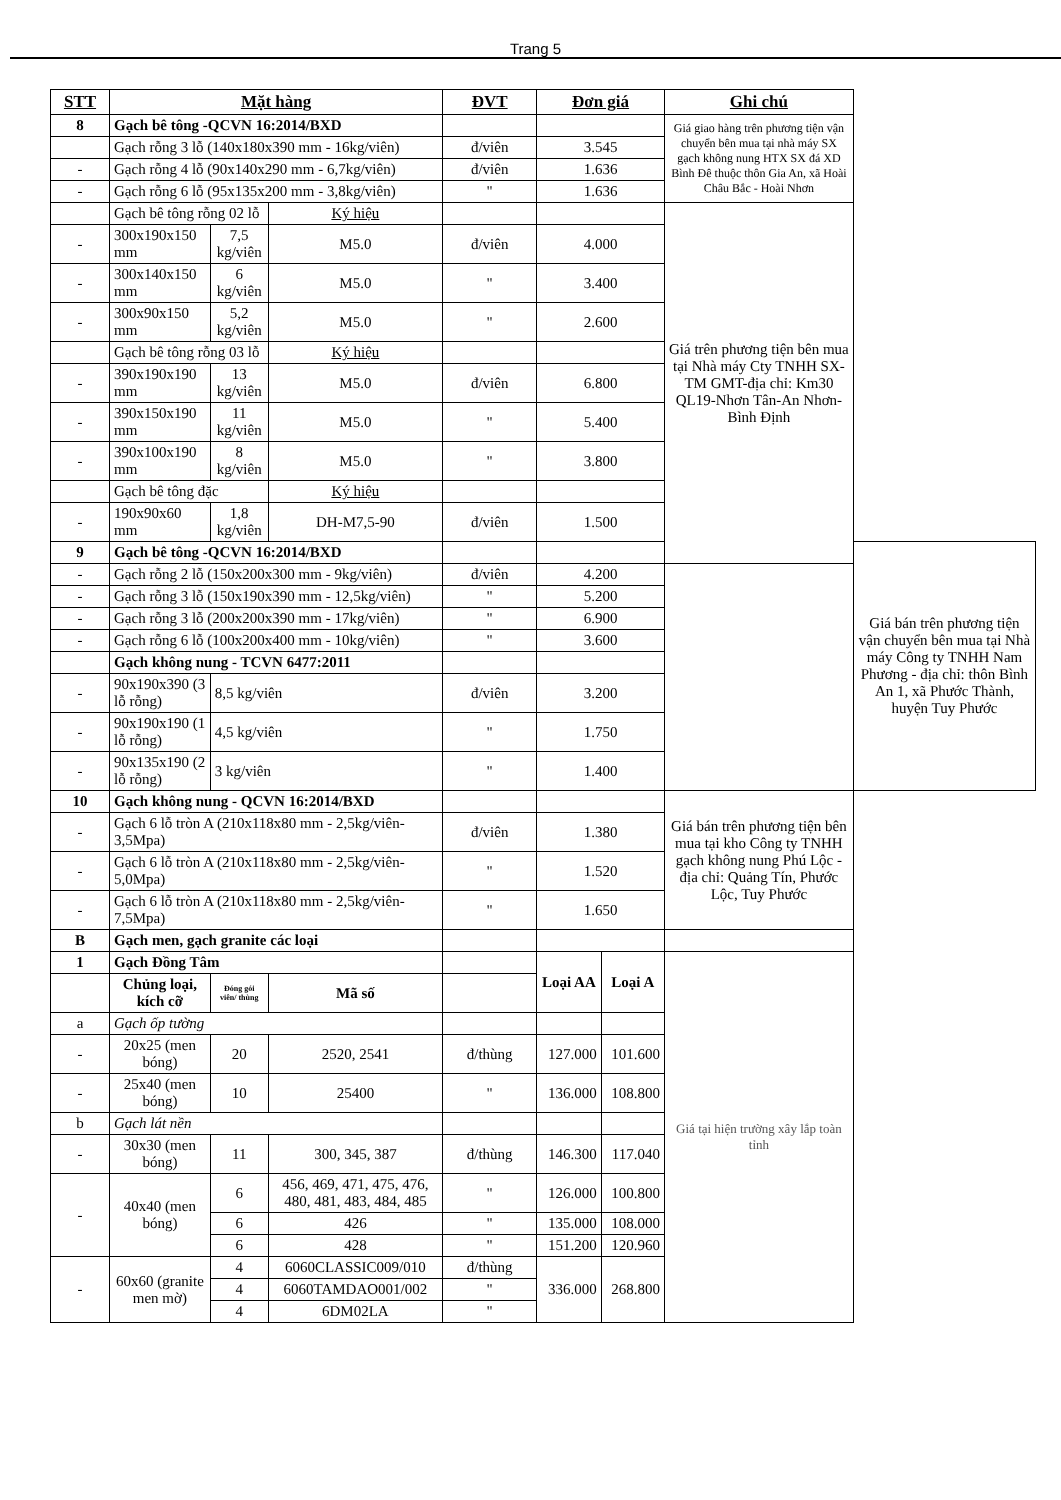Trang 5
| STT | Mặt hàng | | | ĐVT | Đơn giá | | Ghi chú | |
| --- | --- | --- | --- | --- | --- | --- | --- | --- |
| 8 | Gạch bê tông -QCVN 16:2014/BXD | | | | | | Giá giao hàng trên phương tiện vận chuyển bên mua tại nhà máy SX gạch không nung HTX SX đá XD Bình Đê thuộc thôn Gia An, xã Hoài Châu Bắc - Hoài Nhơn | |
| | Gạch rỗng 3 lỗ (140x180x390 mm - 16kg/viên) | | | đ/viên | 3.545 | | | |
| - | Gạch rỗng 4 lỗ (90x140x290 mm - 6,7kg/viên) | | | đ/viên | 1.636 | | | |
| - | Gạch rỗng 6 lỗ (95x135x200 mm - 3,8kg/viên) | | | " | 1.636 | | | |
| | Gạch bê tông rỗng 02 lỗ | | Ký hiệu | | | | Giá trên phương tiện bên mua tại Nhà máy Cty TNHH SX-TM GMT-địa chỉ: Km30 QL19-Nhơn Tân-An Nhơn-Bình Định | |
| - | 300x190x150 mm | 7,5 kg/viên | M5.0 | đ/viên | 4.000 | | | |
| - | 300x140x150 mm | 6 kg/viên | M5.0 | " | 3.400 | | | |
| - | 300x90x150 mm | 5,2 kg/viên | M5.0 | " | 2.600 | | | |
| | Gạch bê tông rỗng 03 lỗ | | Ký hiệu | | | | | |
| - | 390x190x190 mm | 13 kg/viên | M5.0 | đ/viên | 6.800 | | | |
| - | 390x150x190 mm | 11 kg/viên | M5.0 | " | 5.400 | | | |
| - | 390x100x190 mm | 8 kg/viên | M5.0 | " | 3.800 | | | |
| | Gạch bê tông đặc | | Ký hiệu | | | | | |
| - | 190x90x60 mm | 1,8 kg/viên | DH-M7,5-90 | đ/viên | 1.500 | | | |
| 9 | Gạch bê tông -QCVN 16:2014/BXD | | | | | | | Giá bán trên phương tiện vận chuyển bên mua tại Nhà máy Công ty TNHH Nam Phương - địa chỉ: thôn Bình An 1, xã Phước Thành, huyện Tuy Phước |
| - | Gạch rỗng 2 lỗ (150x200x300 mm - 9kg/viên) | | | đ/viên | 4.200 | | | |
| - | Gạch rỗng 3 lỗ (150x190x390 mm - 12,5kg/viên) | | | " | 5.200 | | | |
| - | Gạch rỗng 3 lỗ (200x200x390 mm - 17kg/viên) | | | " | 6.900 | | | |
| - | Gạch rỗng 6 lỗ (100x200x400 mm - 10kg/viên) | | | " | 3.600 | | | |
| | Gạch không nung - TCVN 6477:2011 | | | | | | | |
| - | 90x190x390 (3 lỗ rỗng) | 8,5 kg/viên | | đ/viên | 3.200 | | | |
| - | 90x190x190 (1 lỗ rỗng) | 4,5 kg/viên | | " | 1.750 | | | |
| - | 90x135x190 (2 lỗ rỗng) | 3 kg/viên | | " | 1.400 | | | |
| 10 | Gạch không nung - QCVN 16:2014/BXD | | | | | | Giá bán trên phương tiện bên mua tại kho Công ty TNHH gạch không nung Phú Lộc - địa chỉ: Quảng Tín, Phước Lộc, Tuy Phước | |
| - | Gạch 6 lỗ tròn A (210x118x80 mm - 2,5kg/viên- 3,5Mpa) | | | đ/viên | 1.380 | | | |
| - | Gạch 6 lỗ tròn A (210x118x80 mm - 2,5kg/viên- 5,0Mpa) | | | " | 1.520 | | | |
| - | Gạch 6 lỗ tròn A (210x118x80 mm - 2,5kg/viên- 7,5Mpa) | | | " | 1.650 | | | |
| B | Gạch men, gạch granite các loại | | | | | | | |
| 1 | Gạch Đồng Tâm | | | | Loại AA | Loại A | Giá tại hiện trường xây lắp toàn tỉnh | |
| | Chủng loại, kích cỡ | Đóng gói viên/ thùng | Mã số | | | | | |
| a | Gạch ốp tường | | | | | | | |
| - | 20x25 (men bóng) | 20 | 2520, 2541 | đ/thùng | 127.000 | 101.600 | | |
| - | 25x40 (men bóng) | 10 | 25400 | " | 136.000 | 108.800 | | |
| b | Gạch lát nền | | | | | | | |
| - | 30x30 (men bóng) | 11 | 300, 345, 387 | đ/thùng | 146.300 | 117.040 | | |
| - | 40x40 (men bóng) | 6 | 456, 469, 471, 475, 476, 480, 481, 483, 484, 485 | " | 126.000 | 100.800 | | |
| | | 6 | 426 | " | 135.000 | 108.000 | | |
| | | 6 | 428 | " | 151.200 | 120.960 | | |
| - | 60x60 (granite men mờ) | 4 | 6060CLASSIC009/010 | đ/thùng | 336.000 | 268.800 | | |
| | | 4 | 6060TAMDAO001/002 | " | | | | |
| | | 4 | 6DM02LA | " | | | | |